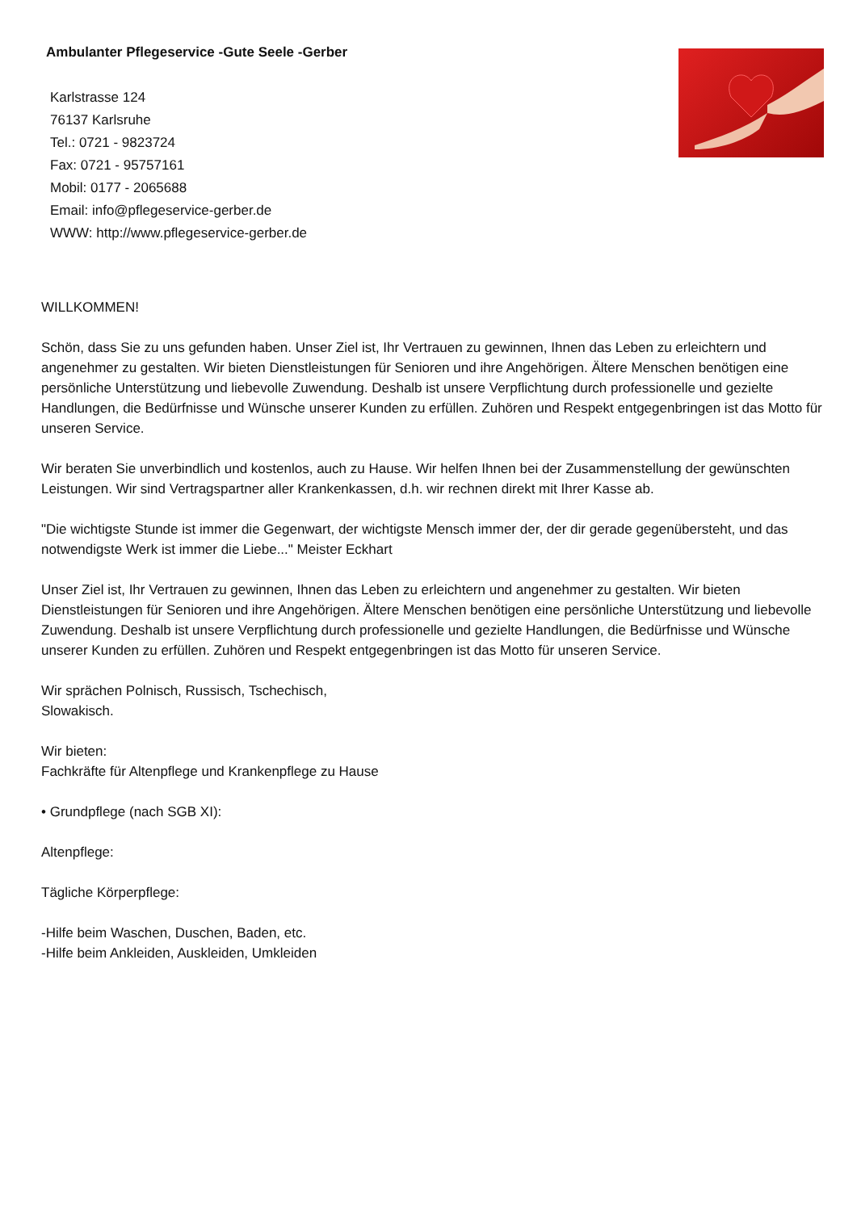Ambulanter Pflegeservice -Gute Seele -Gerber
Karlstrasse 124
76137 Karlsruhe
Tel.: 0721 - 9823724
Fax: 0721 - 95757161
Mobil: 0177 - 2065688
Email: info@pflegeservice-gerber.de
WWW: http://www.pflegeservice-gerber.de
WILLKOMMEN!
Schön, dass Sie zu uns gefunden haben. Unser Ziel ist, Ihr Vertrauen zu gewinnen, Ihnen das Leben zu erleichtern und angenehmer zu gestalten. Wir bieten Dienstleistungen für Senioren und ihre Angehörigen. Ältere Menschen benötigen eine persönliche Unterstützung und liebevolle Zuwendung. Deshalb ist unsere Verpflichtung durch professionelle und gezielte Handlungen, die Bedürfnisse und Wünsche unserer Kunden zu erfüllen. Zuhören und Respekt entgegenbringen ist das Motto für unseren Service.
Wir beraten Sie unverbindlich und kostenlos, auch zu Hause. Wir helfen Ihnen bei der Zusammenstellung der gewünschten Leistungen. Wir sind Vertragspartner aller Krankenkassen, d.h. wir rechnen direkt mit Ihrer Kasse ab.
"Die wichtigste Stunde ist immer die Gegenwart, der wichtigste Mensch immer der, der dir gerade gegenübersteht, und das notwendigste Werk ist immer die Liebe..." Meister Eckhart
Unser Ziel ist, Ihr Vertrauen zu gewinnen, Ihnen das Leben zu erleichtern und angenehmer zu gestalten. Wir bieten Dienstleistungen für Senioren und ihre Angehörigen. Ältere Menschen benötigen eine persönliche Unterstützung und liebevolle Zuwendung. Deshalb ist unsere Verpflichtung durch professionelle und gezielte Handlungen, die Bedürfnisse und Wünsche unserer Kunden zu erfüllen. Zuhören und Respekt entgegenbringen ist das Motto für unseren Service.
Wir sprächen Polnisch, Russisch, Tschechisch,
Slowakisch.
Wir bieten:
Fachkräfte für Altenpflege und Krankenpflege zu Hause
• Grundpflege (nach SGB XI):
Altenpflege:
Tägliche Körperpflege:
-Hilfe beim Waschen, Duschen, Baden, etc.
-Hilfe beim Ankleiden, Auskleiden, Umkleiden